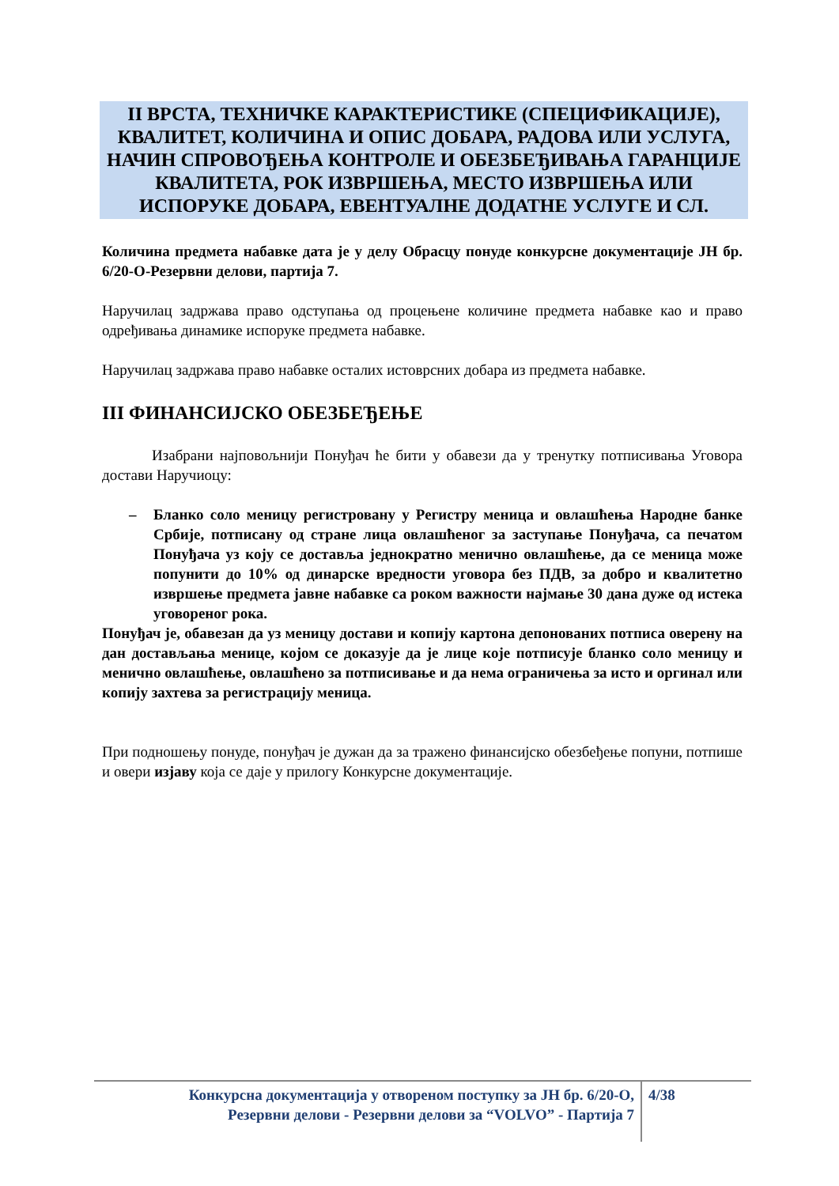II ВРСТА, ТЕХНИЧКЕ КАРАКТЕРИСТИКЕ (СПЕЦИФИКАЦИЈЕ), КВАЛИТЕТ, КОЛИЧИНА И ОПИС ДОБАРА, РАДОВА ИЛИ УСЛУГА, НАЧИН СПРОВОЂЕЊА КОНТРОЛЕ И ОБЕЗБЕЂИВАЊА ГАРАНЦИЈЕ КВАЛИТЕТА, РОК ИЗВРШЕЊА, МЕСТО ИЗВРШЕЊА ИЛИ ИСПОРУКЕ ДОБАРА, ЕВЕНТУАЛНЕ ДОДАТНЕ УСЛУГЕ И СЛ.
Количина предмета набавке дата је у делу Обрасцу понуде конкурсне документације ЈН бр. 6/20-О-Резервни делови, партија 7.
Наручилац задржава право одступања од процењене количине предмета набавке као и право одређивања динамике испоруке предмета набавке.
Наручилац задржава право набавке осталих истоврсних добара из предмета набавке.
III ФИНАНСИЈСКО ОБЕЗБЕЂЕЊЕ
Изабрани најповољнији Понуђач ће бити у обавези да у тренутку потписивања Уговора достави Наручиоцу:
– Бланко соло меницу регистровану у Регистру меница и овлашћења Народне банке Србије, потписану од стране лица овлашћеног за заступање Понуђача, са печатом Понуђача уз коју се доставља једнократно менично овлашћење, да се меница може попунити до 10% од динарске вредности уговора без ПДВ, за добро и квалитетно извршење предмета јавне набавке са роком важности најмање 30 дана дуже од истека уговореног рока.
Понуђач је, обавезан да уз меницу достави и копију картона депонованих потписа оверену на дан достављања менице, којом се доказује да је лице које потписује бланко соло меницу и менично овлашћење, овлашћено за потписивање и да нема ограничења за исто и оргинал или копију захтева за регистрацију меница.
При подношењу понуде, понуђач је дужан да за тражено финансијско обезбеђење попуни, потпише и овери изјаву која се даје у прилогу Конкурсне документације.
Конкурсна документација у отвореном поступку за ЈН бр. 6/20-О,
Резервни делови - Резервни делови за “VOLVO” - Партија 7
4/38